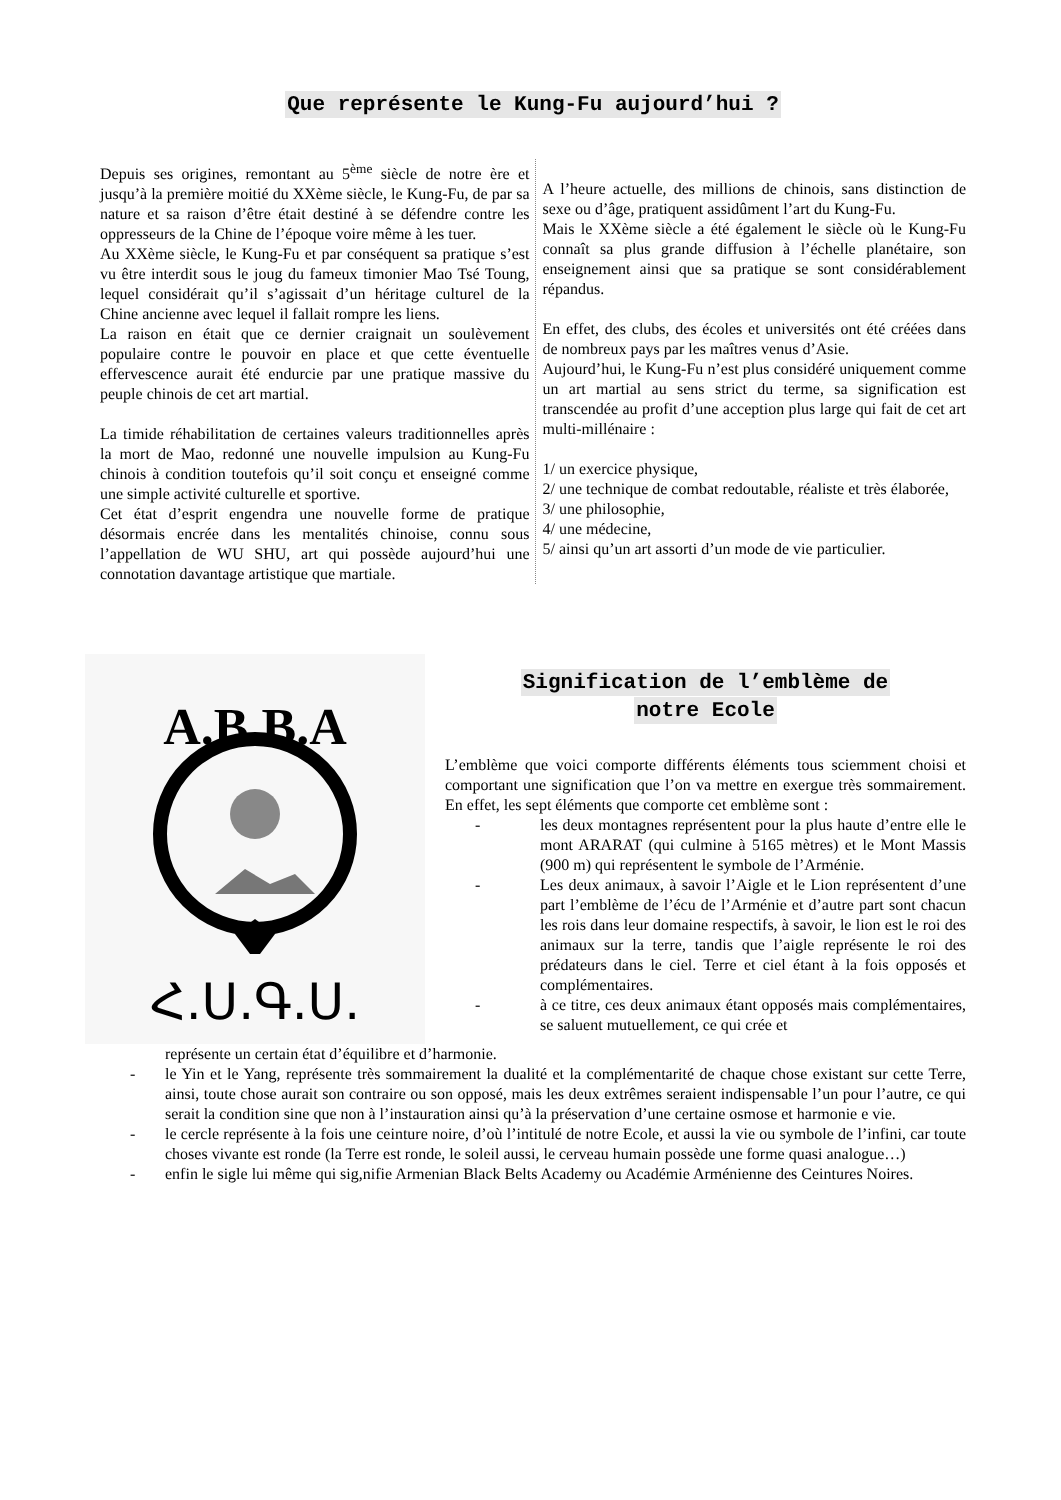Que représente le Kung-Fu aujourd’hui ?
Depuis ses origines, remontant au 5<sup>ème</sup> siècle de notre ère et jusqu’à la première moitié du XXème siècle, le Kung-Fu, de par sa nature et sa raison d’être était destiné à se défendre contre les oppresseurs de la Chine de l’époque voire même à les tuer.
Au XXème siècle, le Kung-Fu et par conséquent sa pratique s’est vu être interdit sous le joug du fameux timonier Mao Tsé Toung, lequel considérait qu’il s’agissait d’un héritage culturel de la Chine ancienne avec lequel il fallait rompre les liens.
La raison en était que ce dernier craignait un soulèvement populaire contre le pouvoir en place et que cette éventuelle effervescence aurait été endurcie par une pratique massive du peuple chinois de cet art martial.
La timide réhabilitation de certaines valeurs traditionnelles après la mort de Mao, redonné une nouvelle impulsion au Kung-Fu chinois à condition toutefois qu’il soit conçu et enseigné comme une simple activité culturelle et sportive.
Cet état d’esprit engendra une nouvelle forme de pratique désormais encrée dans les mentalités chinoise, connu sous l’appellation de WU SHU, art qui possède aujourd’hui une connotation davantage artistique que martiale.
A l’heure actuelle, des millions de chinois, sans distinction de sexe ou d’âge, pratiquent assidûment l’art du Kung-Fu.
Mais le XXème siècle a été également le siècle où le Kung-Fu connaît sa plus grande diffusion à l’échelle planétaire, son enseignement ainsi que sa pratique se sont considérablement répandus.
En effet, des clubs, des écoles et universités ont été créées dans de nombreux pays par les maîtres venus d’Asie.
Aujourd’hui, le Kung-Fu n’est plus considéré uniquement comme un art martial au sens strict du terme, sa signification est transcendée au profit d’une acception plus large qui fait de cet art multi-millénaire :
1/ un exercice physique,
2/ une technique de combat redoutable, réaliste et très élaborée,
3/ une philosophie,
4/ une médecine,
5/ ainsi qu’un art assorti d’un mode de vie particulier.
A.B.B.A
Հ.Ս.Գ.Ս.
Signification de l’emblème de
notre Ecole
L’emblème que voici comporte différents éléments tous sciemment choisi et comportant une signification que l’on va mettre en exergue très sommairement. En effet, les sept éléments que comporte cet emblème sont :
- les deux montagnes représentent pour la plus haute d’entre elle le mont ARARAT (qui culmine à 5165 mètres) et le Mont Massis (900 m) qui représentent le symbole de l’Arménie.
- Les deux animaux, à savoir l’Aigle et le Lion représentent d’une part l’emblème de l’écu de l’Arménie et d’autre part sont chacun les rois dans leur domaine respectifs, à savoir, le lion est le roi des animaux sur la terre, tandis que l’aigle représente le roi des prédateurs dans le ciel. Terre et ciel étant à la fois opposés et complémentaires.
- à ce titre, ces deux animaux étant opposés mais complémentaires, se saluent mutuellement, ce qui crée et
représente un certain état d’équilibre et d’harmonie.
- le Yin et le Yang, représente très sommairement la dualité et la complémentarité de chaque chose existant sur cette Terre, ainsi, toute chose aurait son contraire ou son opposé, mais les deux extrêmes seraient indispensable l’un pour l’autre, ce qui serait la condition sine que non à l’instauration ainsi qu’à la préservation d’une certaine osmose et harmonie e vie.
- le cercle représente à la fois une ceinture noire, d’où l’intitulé de notre Ecole, et aussi la vie ou symbole de l’infini, car toute choses vivante est ronde (la Terre est ronde, le soleil aussi, le cerveau humain possède une forme quasi analogue…)
- enfin le sigle lui même qui sig,nifie Armenian Black Belts Academy ou Académie Arménienne des Ceintures Noires.